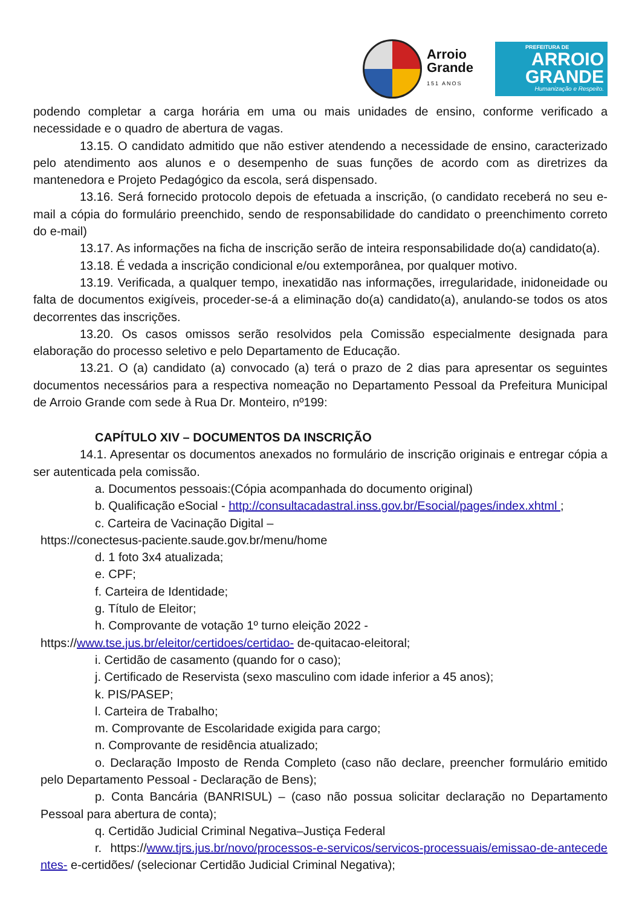Arroio
Grande
151 ANOS
PREFEITURA DE
ARROIO
GRANDE
Humanização e Respeito.
podendo completar a carga horária em uma ou mais unidades de ensino, conforme verificado a necessidade e o quadro de abertura de vagas.
13.15. O candidato admitido que não estiver atendendo a necessidade de ensino, caracterizado pelo atendimento aos alunos e o desempenho de suas funções de acordo com as diretrizes da mantenedora e Projeto Pedagógico da escola, será dispensado.
13.16. Será fornecido protocolo depois de efetuada a inscrição, (o candidato receberá no seu e- mail a cópia do formulário preenchido, sendo de responsabilidade do candidato o preenchimento correto do e-mail)
13.17. As informações na ficha de inscrição serão de inteira responsabilidade do(a) candidato(a).
13.18. É vedada a inscrição condicional e/ou extemporânea, por qualquer motivo.
13.19. Verificada, a qualquer tempo, inexatidão nas informações, irregularidade, inidoneidade ou falta de documentos exigíveis, proceder-se-á a eliminação do(a) candidato(a), anulando-se todos os atos decorrentes das inscrições.
13.20. Os casos omissos serão resolvidos pela Comissão especialmente designada para elaboração do processo seletivo e pelo Departamento de Educação.
13.21. O (a) candidato (a) convocado (a) terá o prazo de 2 dias para apresentar os seguintes documentos necessários para a respectiva nomeação no Departamento Pessoal da Prefeitura Municipal de Arroio Grande com sede à Rua Dr. Monteiro, nº199:
CAPÍTULO XIV – DOCUMENTOS DA INSCRIÇÃO
14.1. Apresentar os documentos anexados no formulário de inscrição originais e entregar cópia a ser autenticada pela comissão.
a. Documentos pessoais:(Cópia acompanhada do documento original)
b. Qualificação eSocial - http://consultacadastral.inss.gov.br/Esocial/pages/index.xhtml ;
c. Carteira de Vacinação Digital –
https://conectesus-paciente.saude.gov.br/menu/home
d. 1 foto 3x4 atualizada;
e. CPF;
f. Carteira de Identidade;
g. Título de Eleitor;
h. Comprovante de votação 1º turno eleição 2022 -
https://www.tse.jus.br/eleitor/certidoes/certidao- de-quitacao-eleitoral;
i. Certidão de casamento (quando for o caso);
j. Certificado de Reservista (sexo masculino com idade inferior a 45 anos);
k. PIS/PASEP;
l. Carteira de Trabalho;
m. Comprovante de Escolaridade exigida para cargo;
n. Comprovante de residência atualizado;
o. Declaração Imposto de Renda Completo (caso não declare, preencher formulário emitido pelo Departamento Pessoal - Declaração de Bens);
p. Conta Bancária (BANRISUL) – (caso não possua solicitar declaração no Departamento Pessoal para abertura de conta);
q. Certidão Judicial Criminal Negativa–Justiça Federal
r. https://www.tjrs.jus.br/novo/processos-e-servicos/servicos-processuais/emissao-de-antecedentes- e-certidões/ (selecionar Certidão Judicial Criminal Negativa);